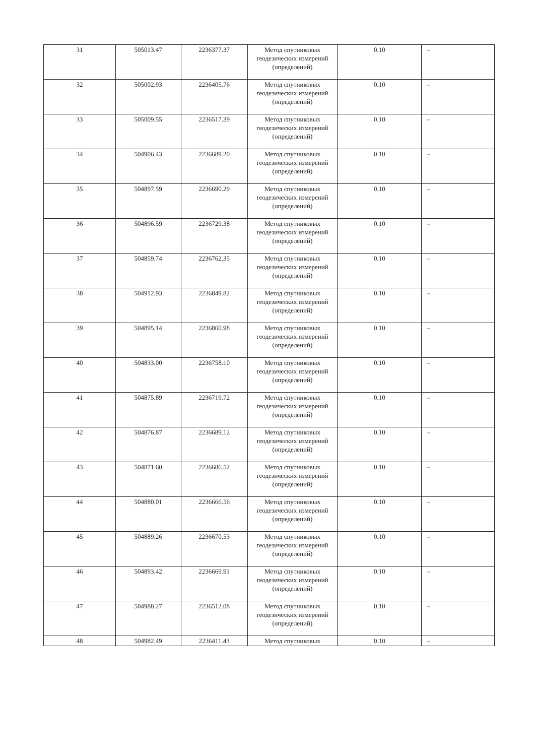| 31 | 505013.47 | 2236377.37 | Метод спутниковых геодезических измерений (определений) | 0.10 | – |
| 32 | 505002.93 | 2236405.76 | Метод спутниковых геодезических измерений (определений) | 0.10 | – |
| 33 | 505009.55 | 2236517.39 | Метод спутниковых геодезических измерений (определений) | 0.10 | – |
| 34 | 504906.43 | 2236689.20 | Метод спутниковых геодезических измерений (определений) | 0.10 | – |
| 35 | 504897.59 | 2236690.29 | Метод спутниковых геодезических измерений (определений) | 0.10 | – |
| 36 | 504896.59 | 2236729.38 | Метод спутниковых геодезических измерений (определений) | 0.10 | – |
| 37 | 504859.74 | 2236762.35 | Метод спутниковых геодезических измерений (определений) | 0.10 | – |
| 38 | 504912.93 | 2236849.82 | Метод спутниковых геодезических измерений (определений) | 0.10 | – |
| 39 | 504895.14 | 2236860.98 | Метод спутниковых геодезических измерений (определений) | 0.10 | – |
| 40 | 504833.00 | 2236758.10 | Метод спутниковых геодезических измерений (определений) | 0.10 | – |
| 41 | 504875.89 | 2236719.72 | Метод спутниковых геодезических измерений (определений) | 0.10 | – |
| 42 | 504876.87 | 2236689.12 | Метод спутниковых геодезических измерений (определений) | 0.10 | – |
| 43 | 504871.60 | 2236686.52 | Метод спутниковых геодезических измерений (определений) | 0.10 | – |
| 44 | 504880.01 | 2236666.56 | Метод спутниковых геодезических измерений (определений) | 0.10 | – |
| 45 | 504889.26 | 2236670.53 | Метод спутниковых геодезических измерений (определений) | 0.10 | – |
| 46 | 504893.42 | 2236669.91 | Метод спутниковых геодезических измерений (определений) | 0.10 | – |
| 47 | 504988.27 | 2236512.08 | Метод спутниковых геодезических измерений (определений) | 0.10 | – |
| 48 | 504982.49 | 2236411.43 | Метод спутниковых | 0.10 | – |